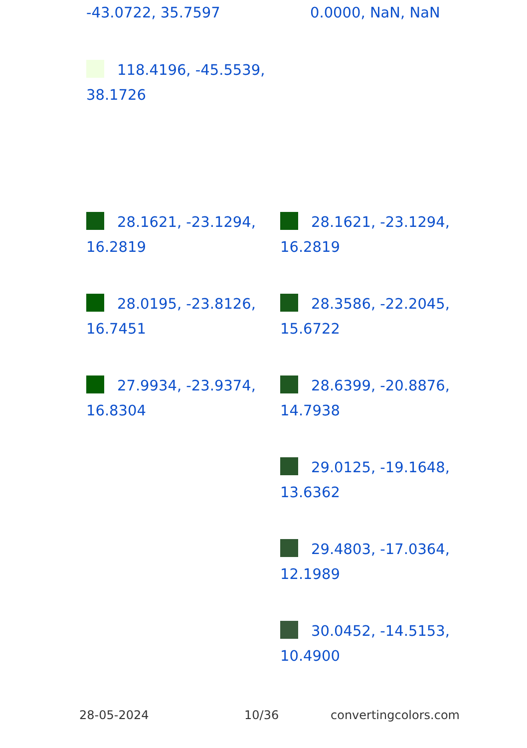-43.0722, 35.7597 0.0000, NaN, NaN
118.4196, -45.5539, 38.1726
28.1621, -23.1294, 16.2819
28.1621, -23.1294, 16.2819
28.0195, -23.8126, 16.7451
28.3586, -22.2045, 15.6722
27.9934, -23.9374, 16.8304
28.6399, -20.8876, 14.7938
29.0125, -19.1648, 13.6362
29.4803, -17.0364, 12.1989
30.0452, -14.5153, 10.4900
28-05-2024 10/36 convertingcolors.com